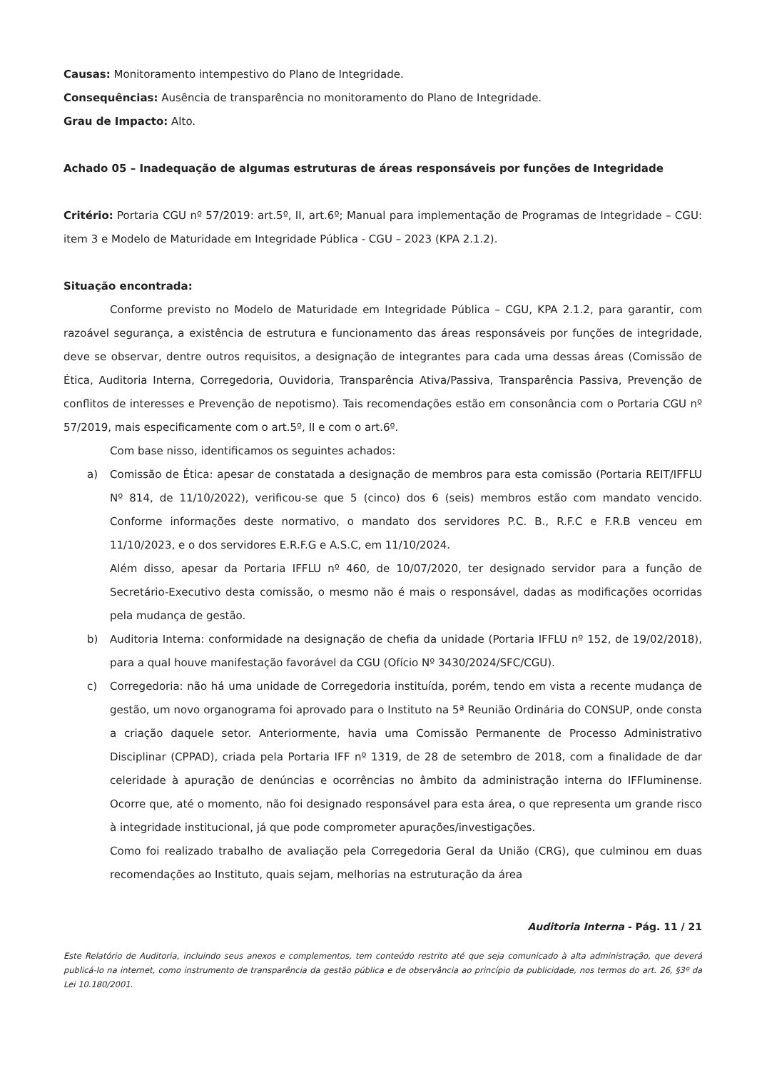Causas: Monitoramento intempestivo do Plano de Integridade.
Consequências: Ausência de transparência no monitoramento do Plano de Integridade.
Grau de Impacto: Alto.
Achado 05 – Inadequação de algumas estruturas de áreas responsáveis por funções de Integridade
Critério: Portaria CGU nº 57/2019: art.5º, II, art.6º; Manual para implementação de Programas de Integridade – CGU: item 3 e Modelo de Maturidade em Integridade Pública - CGU – 2023 (KPA 2.1.2).
Situação encontrada:
Conforme previsto no Modelo de Maturidade em Integridade Pública – CGU, KPA 2.1.2, para garantir, com razoável segurança, a existência de estrutura e funcionamento das áreas responsáveis por funções de integridade, deve se observar, dentre outros requisitos, a designação de integrantes para cada uma dessas áreas (Comissão de Ética, Auditoria Interna, Corregedoria, Ouvidoria, Transparência Ativa/Passiva, Transparência Passiva, Prevenção de conflitos de interesses e Prevenção de nepotismo). Tais recomendações estão em consonância com o Portaria CGU nº 57/2019, mais especificamente com o art.5º, II e com o art.6º.
Com base nisso, identificamos os seguintes achados:
a) Comissão de Ética: apesar de constatada a designação de membros para esta comissão (Portaria REIT/IFFLU Nº 814, de 11/10/2022), verificou-se que 5 (cinco) dos 6 (seis) membros estão com mandato vencido. Conforme informações deste normativo, o mandato dos servidores P.C. B., R.F.C e F.R.B venceu em 11/10/2023, e o dos servidores E.R.F.G e A.S.C, em 11/10/2024.
Além disso, apesar da Portaria IFFLU nº 460, de 10/07/2020, ter designado servidor para a função de Secretário-Executivo desta comissão, o mesmo não é mais o responsável, dadas as modificações ocorridas pela mudança de gestão.
b) Auditoria Interna: conformidade na designação de chefia da unidade (Portaria IFFLU nº 152, de 19/02/2018), para a qual houve manifestação favorável da CGU (Ofício Nº 3430/2024/SFC/CGU).
c) Corregedoria: não há uma unidade de Corregedoria instituída, porém, tendo em vista a recente mudança de gestão, um novo organograma foi aprovado para o Instituto na 5ª Reunião Ordinária do CONSUP, onde consta a criação daquele setor. Anteriormente, havia uma Comissão Permanente de Processo Administrativo Disciplinar (CPPAD), criada pela Portaria IFF nº 1319, de 28 de setembro de 2018, com a finalidade de dar celeridade à apuração de denúncias e ocorrências no âmbito da administração interna do IFFluminense. Ocorre que, até o momento, não foi designado responsável para esta área, o que representa um grande risco à integridade institucional, já que pode comprometer apurações/investigações.
Como foi realizado trabalho de avaliação pela Corregedoria Geral da União (CRG), que culminou em duas recomendações ao Instituto, quais sejam, melhorias na estruturação da área
Auditoria Interna - Pág. 11 / 21
Este Relatório de Auditoria, incluindo seus anexos e complementos, tem conteúdo restrito até que seja comunicado à alta administração, que deverá publicá-lo na internet, como instrumento de transparência da gestão pública e de observância ao princípio da publicidade, nos termos do art. 26, §3º da Lei 10.180/2001.